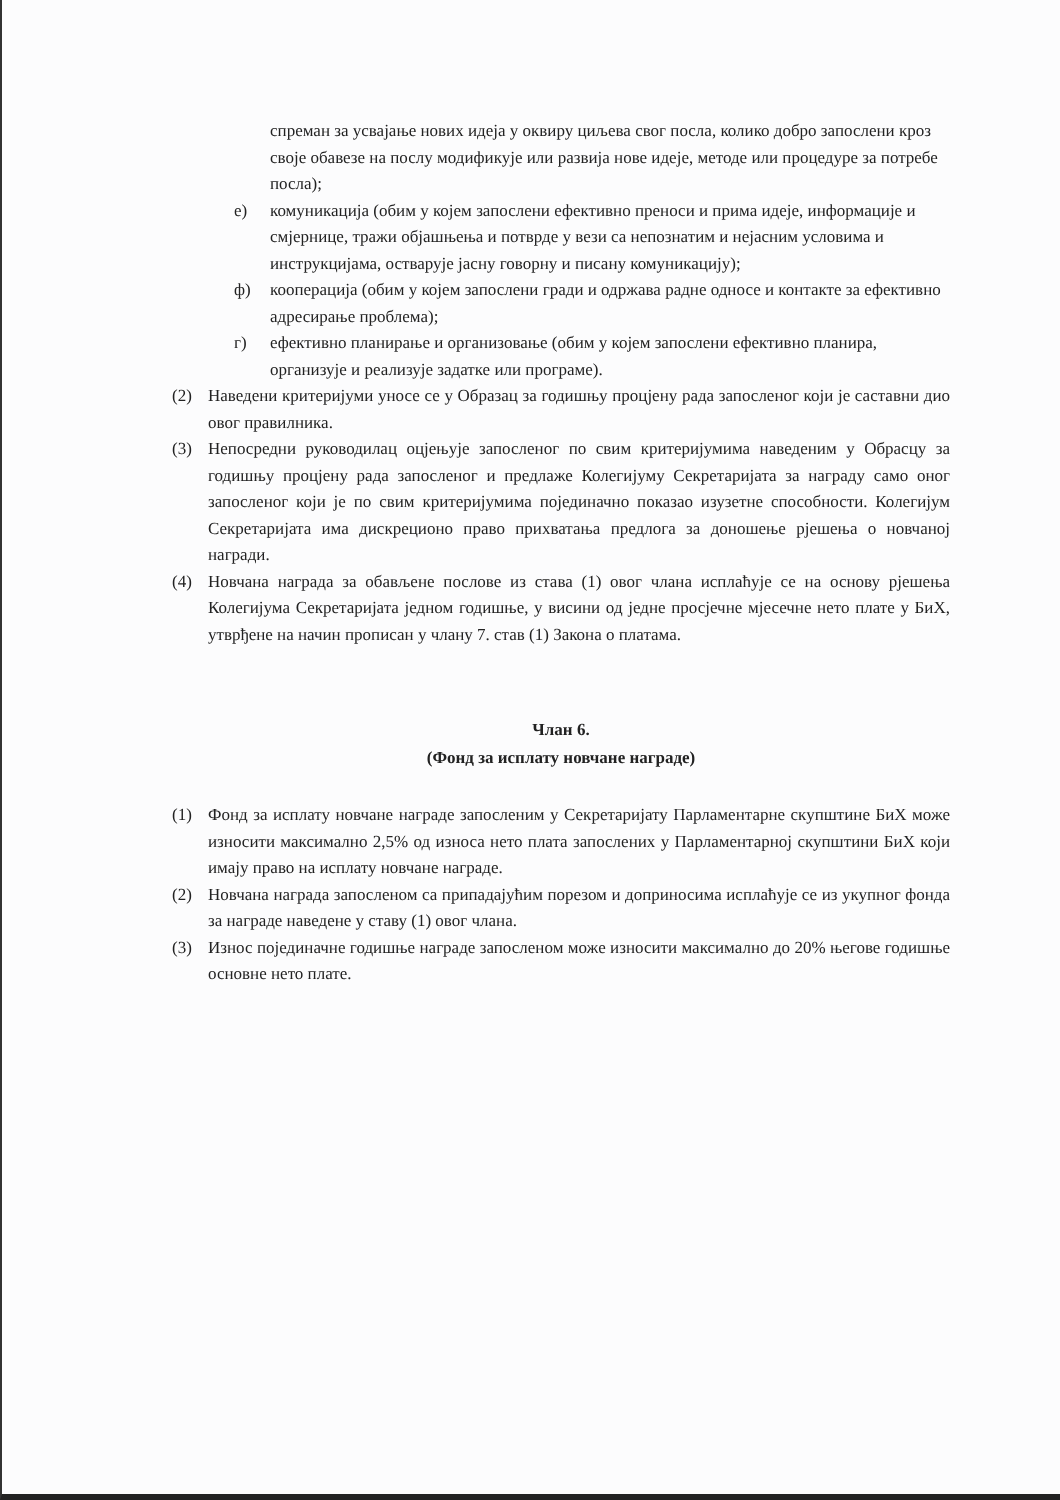спреман за усвајање нових идеја у оквиру циљева свог посла, колико добро запослени кроз своје обавезе на послу модификује или развија нове идеје, методе или процедуре за потребе посла);
е) комуникација (обим у којем запослени ефективно преноси и прима идеје, информације и смјернице, тражи објашњења и потврде у вези са непознатим и нејасним условима и инструкцијама, остварује јасну говорну и писану комуникацију);
ф) кооперација (обим у којем запослени гради и одржава радне односе и контакте за ефективно адресирање проблема);
г) ефективно планирање и организовање (обим у којем запослени ефективно планира, организује и реализује задатке или програме).
(2) Наведени критеријуми уносе се у Образац за годишњу процјену рада запосленог који је саставни дио овог правилника.
(3) Непосредни руководилац оцјењује запосленог по свим критеријумима наведеним у Обрасцу за годишњу процјену рада запосленог и предлаже Колегијуму Секретаријата за награду само оног запосленог који је по свим критеријумима појединачно показао изузетне способности. Колегијум Секретаријата има дискреционо право прихватања предлога за доношење рјешења о новчаној награди.
(4) Новчана награда за обављене послове из става (1) овог члана исплаћује се на основу рјешења Колегијума Секретаријата једном годишње, у висини од једне просјечне мјесечне нето плате у БиХ, утврђене на начин прописан у члану 7. став (1) Закона о платама.
Члан 6.
(Фонд за исплату новчане награде)
(1) Фонд за исплату новчане награде запосленим у Секретаријату Парламентарне скупштине БиХ може износити максимално 2,5% од износа нето плата запослених у Парламентарној скупштини БиХ који имају право на исплату новчане награде.
(2) Новчана награда запосленом са припадајућим порезом и доприносима исплаћује се из укупног фонда за награде наведене у ставу (1) овог члана.
(3) Износ појединачне годишње награде запосленом може износити максимално до 20% његове годишње основне нето плате.